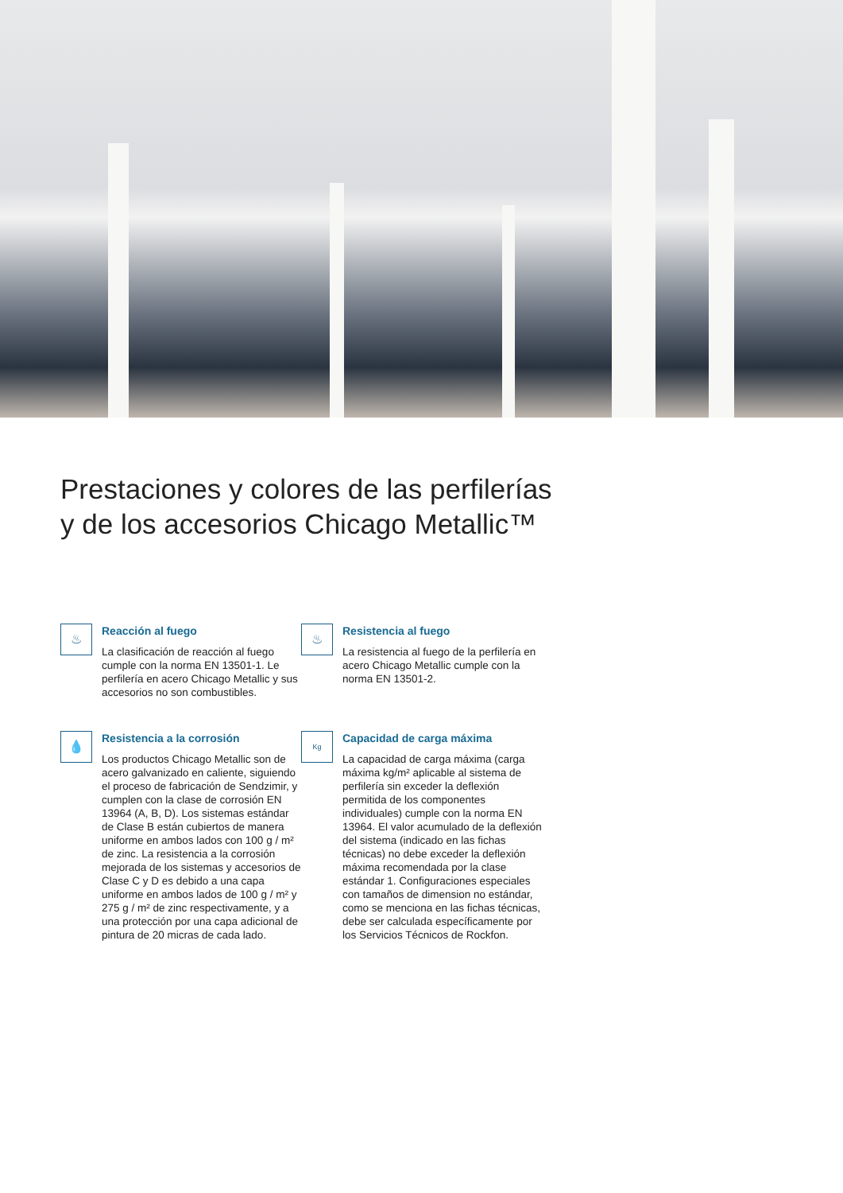Prestaciones y colores de las perfilerías
y de los accesorios Chicago Metallic™
♨
Reacción al fuego
La clasificación de reacción al fuego cumple con la norma EN 13501-1. Le perfilería en acero Chicago Metallic y sus accesorios no son combustibles.
♨
Resistencia al fuego
La resistencia al fuego de la perfilería en acero Chicago Metallic cumple con la norma EN 13501-2.
💧
Resistencia a la corrosión
Los productos Chicago Metallic son de acero galvanizado en caliente, siguiendo el proceso de fabricación de Sendzimir, y cumplen con la clase de corrosión EN 13964 (A, B, D). Los sistemas estándar de Clase B están cubiertos de manera uniforme en ambos lados con 100 g / m² de zinc. La resistencia a la corrosión mejorada de los sistemas y accesorios de Clase C y D es debido a una capa uniforme en ambos lados de 100 g / m² y 275 g / m² de zinc respectivamente, y a una protección por una capa adicional de pintura de 20 micras de cada lado.
Kg
Capacidad de carga máxima
La capacidad de carga máxima (carga máxima kg/m² aplicable al sistema de perfilería sin exceder la deflexión permitida de los componentes individuales) cumple con la norma EN 13964. El valor acumulado de la deflexión del sistema (indicado en las fichas técnicas) no debe exceder la deflexión máxima recomendada por la clase estándar 1. Configuraciones especiales con tamaños de dimension no estándar, como se menciona en las fichas técnicas, debe ser calculada específicamente por los Servicios Técnicos de Rockfon.